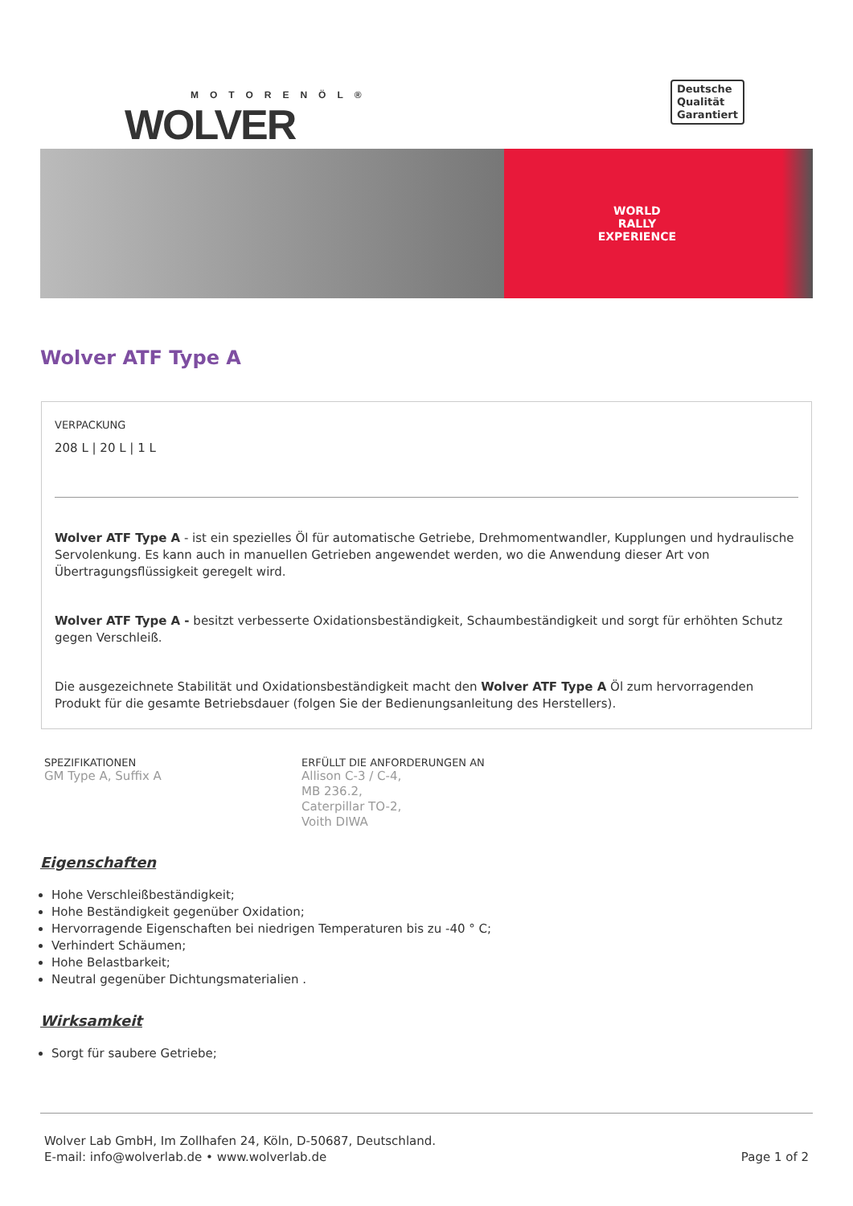MOTORENÖL®
WOLVER
Deutsche
Qualität
Garantiert
WORLD
RALLY
EXPERIENCE
Wolver ATF Type A
VERPACKUNG
208 L | 20 L | 1 L
Wolver ATF Type A - ist ein spezielles Öl für automatische Getriebe, Drehmomentwandler, Kupplungen und hydraulische Servolenkung. Es kann auch in manuellen Getrieben angewendet werden, wo die Anwendung dieser Art von Übertragungsflüssigkeit geregelt wird.
Wolver ATF Type A - besitzt verbesserte Oxidationsbeständigkeit, Schaumbeständigkeit und sorgt für erhöhten Schutz gegen Verschleiß.
Die ausgezeichnete Stabilität und Oxidationsbeständigkeit macht den Wolver ATF Type A Öl zum hervorragenden Produkt für die gesamte Betriebsdauer (folgen Sie der Bedienungsanleitung des Herstellers).
SPEZIFIKATIONEN
GM Type A, Suffix A
ERFÜLLT DIE ANFORDERUNGEN AN
Allison C-3 / C-4,
MB 236.2,
Caterpillar TO-2,
Voith DIWA
Eigenschaften
Hohe Verschleißbeständigkeit;
Hohe Beständigkeit gegenüber Oxidation;
Hervorragende Eigenschaften bei niedrigen Temperaturen bis zu -40 ° C;
Verhindert Schäumen;
Hohe Belastbarkeit;
Neutral gegenüber Dichtungsmaterialien .
Wirksamkeit
Sorgt für saubere Getriebe;
Wolver Lab GmbH, Im Zollhafen 24, Köln, D-50687, Deutschland.
E-mail: info@wolverlab.de • www.wolverlab.de
Page 1 of 2